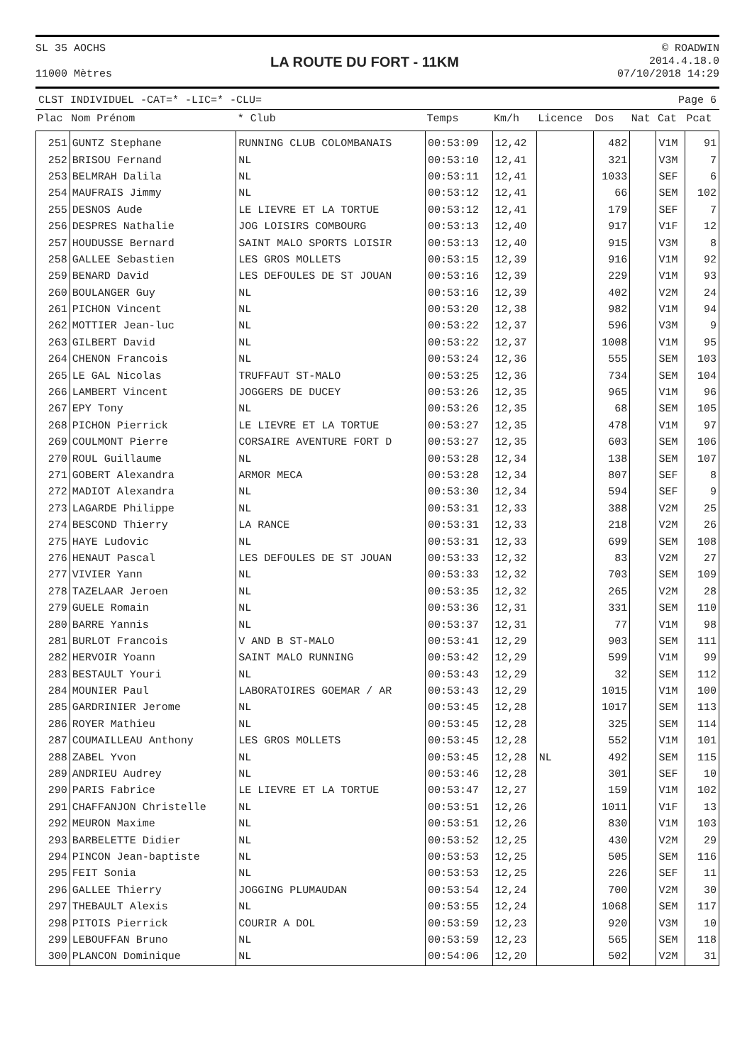SL 35 AOCHS
11000 Mètres
LA ROUTE DU FORT - 11KM
© ROADWIN
2014.4.18.0
07/10/2018 14:29
CLST INDIVIDUEL -CAT=* -LIC=* -CLU= Page 6
| Plac | Nom Prénom | * Club | Temps | Km/h | Licence | Dos | Nat | Cat | Pcat |
| --- | --- | --- | --- | --- | --- | --- | --- | --- | --- |
| 251 | GUNTZ Stephane | RUNNING CLUB COLOMBANAIS | 00:53:09 | 12,42 | | 482 | | V1M | 91 |
| 252 | BRISOU Fernand | NL | 00:53:10 | 12,41 | | 321 | | V3M | 7 |
| 253 | BELMRAH Dalila | NL | 00:53:11 | 12,41 | | 1033 | | SEF | 6 |
| 254 | MAUFRAIS Jimmy | NL | 00:53:12 | 12,41 | | 66 | | SEM | 102 |
| 255 | DESNOS Aude | LE LIEVRE ET LA TORTUE | 00:53:12 | 12,41 | | 179 | | SEF | 7 |
| 256 | DESPRES Nathalie | JOG LOISIRS COMBOURG | 00:53:13 | 12,40 | | 917 | | V1F | 12 |
| 257 | HOUDUSSE Bernard | SAINT MALO SPORTS LOISIR | 00:53:13 | 12,40 | | 915 | | V3M | 8 |
| 258 | GALLEE Sebastien | LES GROS MOLLETS | 00:53:15 | 12,39 | | 916 | | V1M | 92 |
| 259 | BENARD David | LES DEFOULES DE ST JOUAN | 00:53:16 | 12,39 | | 229 | | V1M | 93 |
| 260 | BOULANGER Guy | NL | 00:53:16 | 12,39 | | 402 | | V2M | 24 |
| 261 | PICHON Vincent | NL | 00:53:20 | 12,38 | | 982 | | V1M | 94 |
| 262 | MOTTIER Jean-luc | NL | 00:53:22 | 12,37 | | 596 | | V3M | 9 |
| 263 | GILBERT David | NL | 00:53:22 | 12,37 | | 1008 | | V1M | 95 |
| 264 | CHENON Francois | NL | 00:53:24 | 12,36 | | 555 | | SEM | 103 |
| 265 | LE GAL Nicolas | TRUFFAUT ST-MALO | 00:53:25 | 12,36 | | 734 | | SEM | 104 |
| 266 | LAMBERT Vincent | JOGGERS DE DUCEY | 00:53:26 | 12,35 | | 965 | | V1M | 96 |
| 267 | EPY Tony | NL | 00:53:26 | 12,35 | | 68 | | SEM | 105 |
| 268 | PICHON Pierrick | LE LIEVRE ET LA TORTUE | 00:53:27 | 12,35 | | 478 | | V1M | 97 |
| 269 | COULMONT Pierre | CORSAIRE AVENTURE FORT D | 00:53:27 | 12,35 | | 603 | | SEM | 106 |
| 270 | ROUL Guillaume | NL | 00:53:28 | 12,34 | | 138 | | SEM | 107 |
| 271 | GOBERT Alexandra | ARMOR MECA | 00:53:28 | 12,34 | | 807 | | SEF | 8 |
| 272 | MADIOT Alexandra | NL | 00:53:30 | 12,34 | | 594 | | SEF | 9 |
| 273 | LAGARDE Philippe | NL | 00:53:31 | 12,33 | | 388 | | V2M | 25 |
| 274 | BESCOND Thierry | LA RANCE | 00:53:31 | 12,33 | | 218 | | V2M | 26 |
| 275 | HAYE Ludovic | NL | 00:53:31 | 12,33 | | 699 | | SEM | 108 |
| 276 | HENAUT Pascal | LES DEFOULES DE ST JOUAN | 00:53:33 | 12,32 | | 83 | | V2M | 27 |
| 277 | VIVIER Yann | NL | 00:53:33 | 12,32 | | 703 | | SEM | 109 |
| 278 | TAZELAAR Jeroen | NL | 00:53:35 | 12,32 | | 265 | | V2M | 28 |
| 279 | GUELE Romain | NL | 00:53:36 | 12,31 | | 331 | | SEM | 110 |
| 280 | BARRE Yannis | NL | 00:53:37 | 12,31 | | 77 | | V1M | 98 |
| 281 | BURLOT Francois | V AND B ST-MALO | 00:53:41 | 12,29 | | 903 | | SEM | 111 |
| 282 | HERVOIR Yoann | SAINT MALO RUNNING | 00:53:42 | 12,29 | | 599 | | V1M | 99 |
| 283 | BESTAULT Youri | NL | 00:53:43 | 12,29 | | 32 | | SEM | 112 |
| 284 | MOUNIER Paul | LABORATOIRES GOEMAR / AR | 00:53:43 | 12,29 | | 1015 | | V1M | 100 |
| 285 | GARDRINIER Jerome | NL | 00:53:45 | 12,28 | | 1017 | | SEM | 113 |
| 286 | ROYER Mathieu | NL | 00:53:45 | 12,28 | | 325 | | SEM | 114 |
| 287 | COUMAILLEAU Anthony | LES GROS MOLLETS | 00:53:45 | 12,28 | | 552 | | V1M | 101 |
| 288 | ZABEL Yvon | NL | 00:53:45 | 12,28 | NL | 492 | | SEM | 115 |
| 289 | ANDRIEU Audrey | NL | 00:53:46 | 12,28 | | 301 | | SEF | 10 |
| 290 | PARIS Fabrice | LE LIEVRE ET LA TORTUE | 00:53:47 | 12,27 | | 159 | | V1M | 102 |
| 291 | CHAFFANJON Christelle | NL | 00:53:51 | 12,26 | | 1011 | | V1F | 13 |
| 292 | MEURON Maxime | NL | 00:53:51 | 12,26 | | 830 | | V1M | 103 |
| 293 | BARBELETTE Didier | NL | 00:53:52 | 12,25 | | 430 | | V2M | 29 |
| 294 | PINCON Jean-baptiste | NL | 00:53:53 | 12,25 | | 505 | | SEM | 116 |
| 295 | FEIT Sonia | NL | 00:53:53 | 12,25 | | 226 | | SEF | 11 |
| 296 | GALLEE Thierry | JOGGING PLUMAUDAN | 00:53:54 | 12,24 | | 700 | | V2M | 30 |
| 297 | THEBAULT Alexis | NL | 00:53:55 | 12,24 | | 1068 | | SEM | 117 |
| 298 | PITOIS Pierrick | COURIR A DOL | 00:53:59 | 12,23 | | 920 | | V3M | 10 |
| 299 | LEBOUFFAN Bruno | NL | 00:53:59 | 12,23 | | 565 | | SEM | 118 |
| 300 | PLANCON Dominique | NL | 00:54:06 | 12,20 | | 502 | | V2M | 31 |